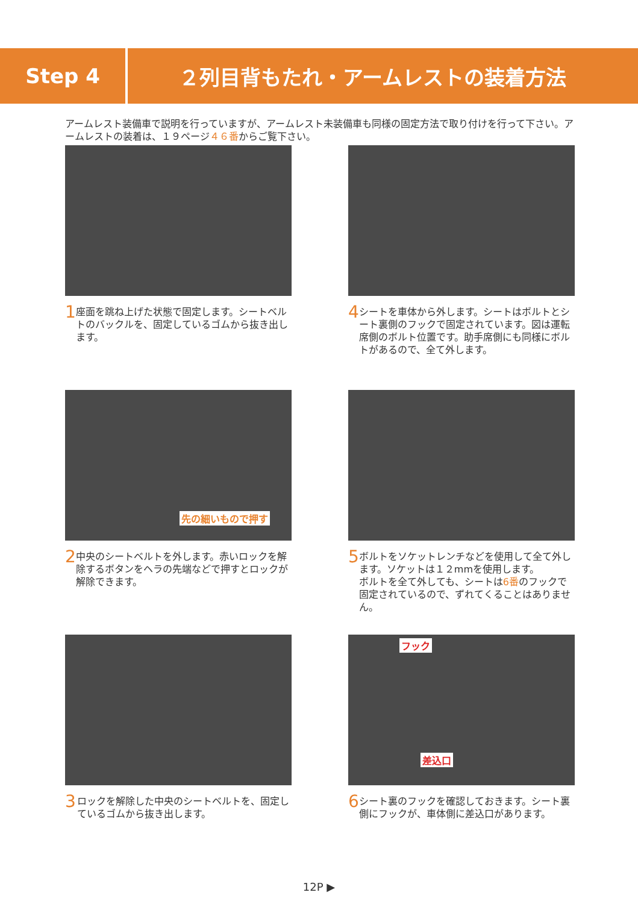Step 4
２列目背もたれ・アームレストの装着方法
アームレスト装備車で説明を行っていますが、アームレスト未装備車も同様の固定方法で取り付けを行って下さい。アームレストの装着は、１９ページ４６番からご覧下さい。
1
座面を跳ね上げた状態で固定します。シートベルトのバックルを、固定しているゴムから抜き出します。
4
シートを車体から外します。シートはボルトとシート裏側のフックで固定されています。図は運転席側のボルト位置です。助手席側にも同様にボルトがあるので、全て外します。
先の細いもので押す
2
中央のシートベルトを外します。赤いロックを解除するボタンをヘラの先端などで押すとロックが解除できます。
5
ボルトをソケットレンチなどを使用して全て外します。ソケットは１２mmを使用します。
ボルトを全て外しても、シートは6番のフックで固定されているので、ずれてくることはありません。
3
ロックを解除した中央のシートベルトを、固定しているゴムから抜き出します。
フック
差込口
6
シート裏のフックを確認しておきます。シート裏側にフックが、車体側に差込口があります。
12P ▶